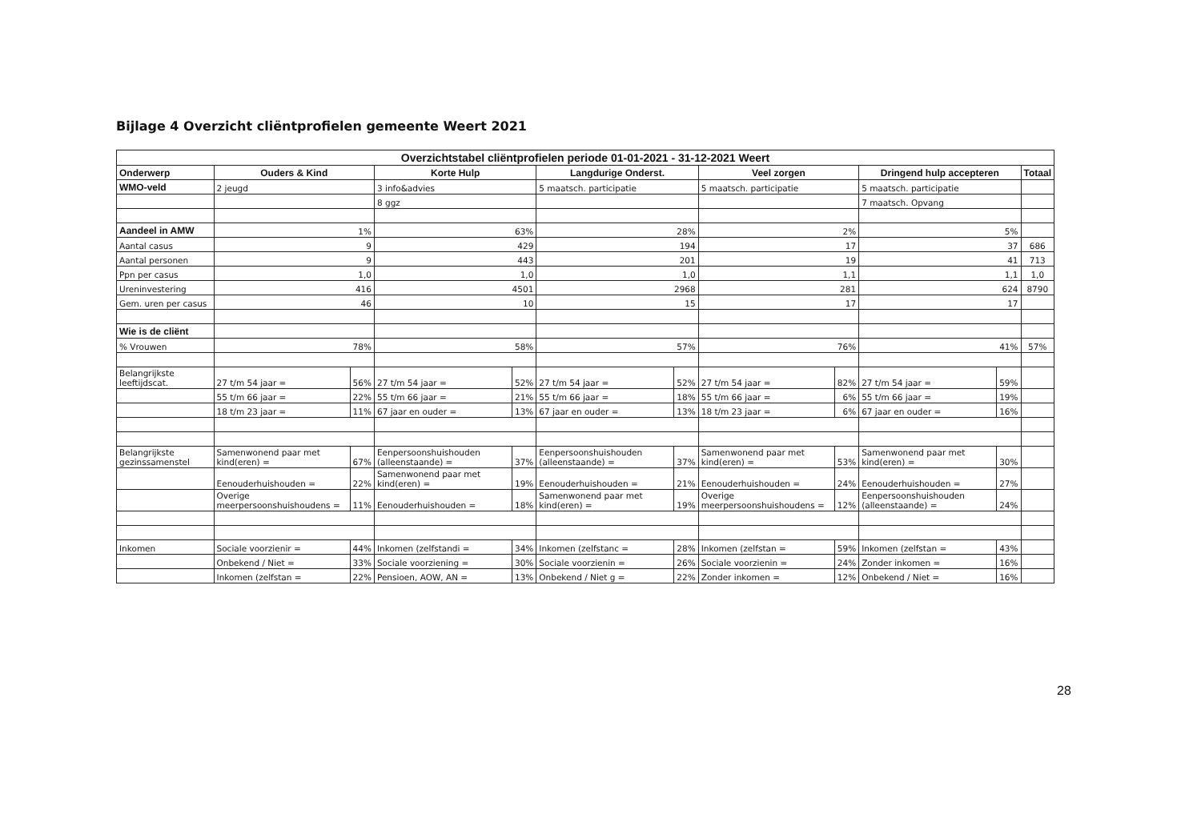Bijlage 4 Overzicht cliëntprofielen gemeente Weert 2021
| Overzichtstabel cliëntprofielen periode 01-01-2021 - 31-12-2021 Weert | | | | | | | | | | | |
| --- | --- | --- | --- | --- | --- | --- | --- | --- | --- | --- | --- |
| Onderwerp | Ouders & Kind | | Korte Hulp | | Langdurige Onderst. | | Veel zorgen | | Dringend hulp accepteren | | Totaal |
| WMO-veld | 2 jeugd | | 3 info&advies | | 5 maatsch. participatie | | 5 maatsch. participatie | | 5 maatsch. participatie | | |
| | | | 8 ggz | | | | | | 7 maatsch. Opvang | | |
| Aandeel in AMW | 1% | | 63% | | 28% | | 2% | | 5% | | |
| Aantal casus | 9 | | 429 | | 194 | | 17 | | 37 | | 686 |
| Aantal personen | 9 | | 443 | | 201 | | 19 | | 41 | | 713 |
| Ppn per casus | 1,0 | | 1,0 | | 1,0 | | 1,1 | | 1,1 | | 1,0 |
| Ureninvestering | 416 | | 4501 | | 2968 | | 281 | | 624 | | 8790 |
| Gem. uren per casus | 46 | | 10 | | 15 | | 17 | | 17 | | |
| Wie is de cliënt | | | | | | | | | | | |
| % Vrouwen | 78% | | 58% | | 57% | | 76% | | 41% | | 57% |
| Belangrijkste leeftijdscat. | 27 t/m 54 jaar = | 56% | 27 t/m 54 jaar = | 52% | 27 t/m 54 jaar = | 52% | 27 t/m 54 jaar = | 82% | 27 t/m 54 jaar = | 59% | |
| | 55 t/m 66 jaar = | 22% | 55 t/m 66 jaar = | 21% | 55 t/m 66 jaar = | 18% | 55 t/m 66 jaar = | 6% | 55 t/m 66 jaar = | 19% | |
| | 18 t/m 23 jaar = | 11% | 67 jaar en ouder = | 13% | 67 jaar en ouder = | 13% | 18 t/m 23 jaar = | 6% | 67 jaar en ouder = | 16% | |
| Belangrijkste gezinssamenstel | Samenwonend paar met kind(eren) = | 67% | Eenpersoonshuishouden (alleenstaande) = | 37% | Eenpersoonshuishouden (alleenstaande) = | 37% | Samenwonend paar met kind(eren) = | 53% | Samenwonend paar met kind(eren) = | 30% | |
| | Eenouderhuishouden = | 22% | Samenwonend paar met kind(eren) = | 19% | Eenouderhuishouden = | 21% | Eenouderhuishouden = | 24% | Eenouderhuishouden = | 27% | |
| | Overige meerpersoonshuishoudens = | 11% | Eenouderhuishouden = | 18% | Samenwonend paar met kind(eren) = | 19% | Overige meerpersoonshuishoudens = | 12% | Eenpersoonshuishouden (alleenstaande) = | 24% | |
| Inkomen | Sociale voorzienir = | 44% | Inkomen (zelfstandi = | 34% | Inkomen (zelfstanc = | 28% | Inkomen (zelfstan = | 59% | Inkomen (zelfstan = | 43% | |
| | Onbekend / Niet = | 33% | Sociale voorziening = | 30% | Sociale voorzienin = | 26% | Sociale voorzienin = | 24% | Zonder inkomen = | 16% | |
| | Inkomen (zelfstan = | 22% | Pensioen, AOW, AN = | 13% | Onbekend / Niet g = | 22% | Zonder inkomen = | 12% | Onbekend / Niet = | 16% | |
28